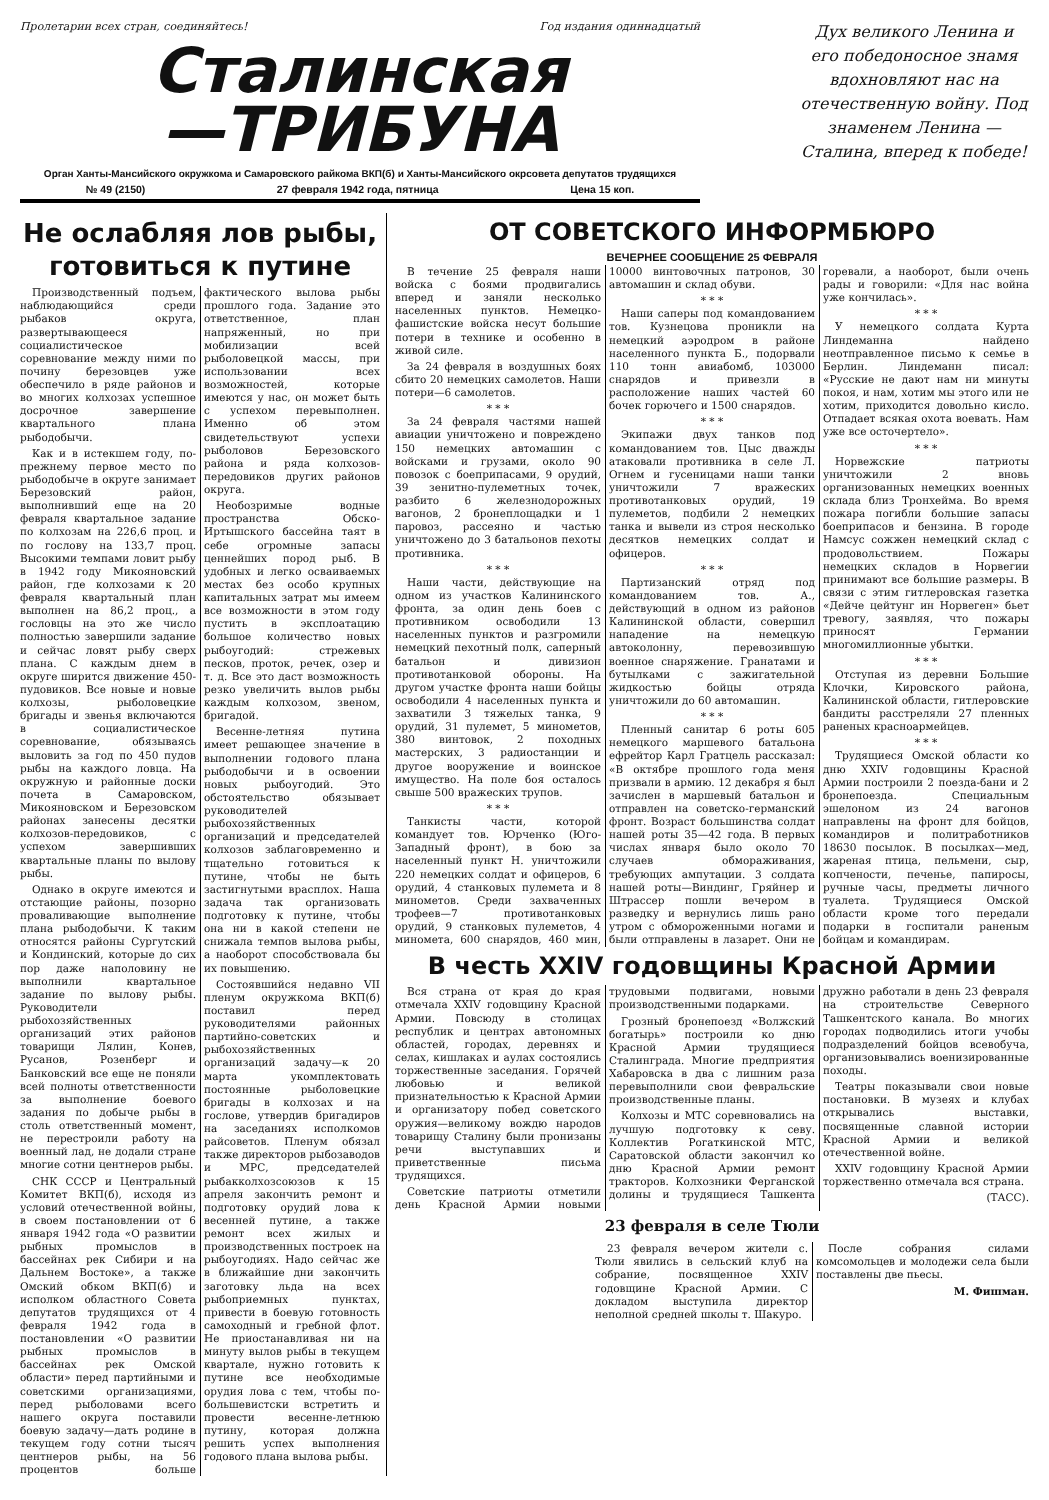Пролетарии всех стран, соединяйтесь! Год издания одиннадцатый
Сталинская
—ТРИБУНА
Орган Ханты-Мансийского окружкома и Самаровского райкома ВКП(б) и Ханты-Мансийского окрсовета депутатов трудящихся
№ 49 (2150) 27 февраля 1942 года, пятница Цена 15 коп.
Дух великого Ленина и его победоносное знамя вдохновляют нас на отечественную войну. Под знаменем Ленина —Сталина, вперед к победе!
Не ослабляя лов рыбы, готовиться к путине
Производственный подъем, наблюдающийся среди рыбаков округа, развертывающееся социалистическое соревнование между ними по почину березовцев уже обеспечило в ряде районов и во многих колхозах успешное досрочное завершение квартального плана рыбодобычи.
Как и в истекшем году, по-прежнему первое место по рыбодобыче в округе занимает Березовский район, выполнивший еще на 20 февраля квартальное задание по колхозам на 226,6 проц. и по гослову на 133,7 проц. Высокими темпами ловит рыбу в 1942 году Микояновский район, где колхозами к 20 февраля квартальный план выполнен на 86,2 проц., а гословцы на это же число полностью завершили задание и сейчас ловят рыбу сверх плана. С каждым днем в округе ширится движение 450-пудовиков. Все новые и новые колхозы, рыболовецкие бригады и звенья включаются в социалистическое соревнование, обязываясь выловить за год по 450 пудов рыбы на каждого ловца. На окружную и районные доски почета в Самаровском, Микояновском и Березовском районах занесены десятки колхозов-передовиков, с успехом завершивших квартальные планы по вылову рыбы.
Однако в округе имеются и отстающие районы, позорно проваливающие выполнение плана рыбодобычи. К таким относятся районы Сургутский и Кондинский, которые до сих пор даже наполовину не выполнили квартальное задание по вылову рыбы. Руководители рыбохозяйственных организаций этих районов товарищи Лялин, Конев, Русанов, Розенберг и Банковский все еще не поняли всей полноты ответственности за выполнение боевого задания по добыче рыбы в столь ответственный момент, не перестроили работу на военный лад, не додали стране многие сотни центнеров рыбы.
СНК СССР и Центральный Комитет ВКП(б), исходя из условий отечественной войны, в своем постановлении от 6 января 1942 года «О развитии рыбных промыслов в бассейнах рек Сибири и на Дальнем Востоке», а также Омский обком ВКП(б) и исполком областного Совета депутатов трудящихся от 4 февраля 1942 года в постановлении «О развитии рыбных промыслов в бассейнах рек Омской области» перед партийными и советскими организациями, перед рыболовами всего нашего округа поставили боевую задачу—дать родине в текущем году сотни тысяч центнеров рыбы, на 56 процентов больше фактического вылова рыбы прошлого года. Задание это ответственное, план напряженный, но при мобилизации всей рыболовецкой массы, при использовании всех возможностей, которые имеются у нас, он может быть с успехом перевыполнен. Именно об этом свидетельствуют успехи рыболовов Березовского района и ряда колхозов-передовиков других районов округа.
Необозримые водные пространства Обско-Иртышского бассейна таят в себе огромные запасы ценнейших пород рыб. В удобных и легко осваиваемых местах без особо крупных капитальных затрат мы имеем все возможности в этом году пустить в эксплоатацию большое количество новых рыбоугодий: стрежевых песков, проток, речек, озер и т. д. Все это даст возможность резко увеличить вылов рыбы каждым колхозом, звеном, бригадой.
Весенне-летняя путина имеет решающее значение в выполнении годового плана рыбодобычи и в освоении новых рыбоугодий. Это обстоятельство обязывает руководителей рыбохозяйственных организаций и председателей колхозов заблаговременно и тщательно готовиться к путине, чтобы не быть застигнутыми врасплох. Наша задача так организовать подготовку к путине, чтобы она ни в какой степени не снижала темпов вылова рыбы, а наоборот способствовала бы их повышению.
Состоявшийся недавно VII пленум окружкома ВКП(б) поставил перед руководителями районных партийно-советских и рыбохозяйственных организаций задачу—к 20 марта укомплектовать постоянные рыболовецкие бригады в колхозах и на гослове, утвердив бригадиров на заседаниях исполкомов райсоветов. Пленум обязал также директоров рыбозаводов и МРС, председателей рыбаккол­хозсоюзов к 15 апреля закончить ремонт и подготовку орудий лова к весенней путине, а также ремонт всех жилых и производственных построек на рыбоугодиях. Надо сейчас же в ближайшие дни закончить заготовку льда на всех рыбоприемных пунктах, привести в боевую готовность самоходный и гребной флот. Не приостанавливая ни на минуту вылов рыбы в текущем квартале, нужно готовить к путине все необходимые орудия лова с тем, чтобы по-большевистски встретить и провести весенне-летнюю путину, которая должна решить успех выполнения годового плана вылова рыбы.
ОТ СОВЕТСКОГО ИНФОРМБЮРО
ВЕЧЕРНЕЕ СООБЩЕНИЕ 25 ФЕВРАЛЯ
В течение 25 февраля наши войска с боями продвигались вперед и заняли несколько населенных пунктов. Немецко-фашистские войска несут большие потери в технике и особенно в живой силе.
За 24 февраля в воздушных боях сбито 20 немецких самолетов. Наши потери—6 самолетов.
* * *
За 24 февраля частями нашей авиации уничтожено и повреждено 150 немецких автомашин с войсками и грузами, около 90 повозок с боеприпасами, 9 орудий, 39 зенитно-пулеметных точек, разбито 6 железнодорожных вагонов, 2 бронеплощадки и 1 паровоз, рассеяно и частью уничтожено до 3 батальонов пехоты противника.
* * *
Наши части, действующие на одном из участков Калининского фронта, за один день боев с противником освободили 13 населенных пунктов и разгромили немецкий пехотный полк, саперный батальон и дивизион противотанковой обороны. На другом участке фронта наши бойцы освободили 4 населенных пункта и захватили 3 тяжелых танка, 9 орудий, 31 пулемет, 5 минометов, 380 винтовок, 2 походных мастерских, 3 радиостанции и другое вооружение и воинское имущество. На поле боя осталось свыше 500 вражеских трупов.
* * *
Танкисты части, которой командует тов. Юрченко (Юго-Западный фронт), в бою за населенный пункт Н. уничтожили 220 немецких солдат и офицеров, 6 орудий, 4 станковых пулемета и 8 минометов. Среди захваченных трофеев—7 противотанковых орудий, 9 станковых пулеметов, 4 миномета, 600 снарядов, 460 мин, 10000 винтовочных патронов, 30 автомашин и склад обуви.
* * *
Наши саперы под командованием тов. Кузнецова проникли на немецкий аэродром в районе населенного пункта Б., подорвали 110 тонн авиабомб, 103000 снарядов и привезли в расположение наших частей 60 бочек горючего и 1500 снарядов.
* * *
Экипажи двух танков под командованием тов. Цыс дважды атаковали противника в селе Л. Огнем и гусеницами наши танки уничтожили 7 вражеских противотанковых орудий, 19 пулеметов, подбили 2 немецких танка и вывели из строя несколько десятков немецких солдат и офицеров.
* * *
Партизанский отряд под командованием тов. А., действующий в одном из районов Калининской области, совершил нападение на немецкую автоколонну, перевозившую военное снаряжение. Гранатами и бутылками с зажигательной жидкостью бойцы отряда уничтожили до 60 автомашин.
* * *
Пленный санитар 6 роты 605 немецкого маршевого батальона ефрейтор Карл Гратцель рассказал: «В октябре прошлого года меня призвали в армию. 12 декабря я был зачислен в маршевый батальон и отправлен на советско-германский фронт. Возраст большинства солдат нашей роты 35—42 года. В первых числах января было около 70 случаев обмораживания, требующих ампутации. 3 солдата нашей роты—Виндинг, Гряйнер и Штрассер пошли вечером в разведку и вернулись лишь рано утром с обмороженными ногами и были отправлены в лазарет. Они не горевали, а наоборот, были очень рады и говорили: «Для нас война уже кончилась».
* * *
У немецкого солдата Курта Линдеманна найдено неотправленное письмо к семье в Берлин. Линдеманн писал: «Русские не дают нам ни минуты покоя, и нам, хотим мы этого или не хотим, приходится довольно кисло. Отпадает всякая охота воевать. Нам уже все осточертело».
* * *
Норвежские патриоты уничтожили 2 вновь организованных немецких военных склада близ Тронхейма. Во время пожара погибли большие запасы боеприпасов и бензина. В городе Намсус сожжен немецкий склад с продовольствием. Пожары немецких складов в Норвегии принимают все большие размеры. В связи с этим гитлеровская газетка «Дейче цейтунг ин Норвеген» бьет тревогу, заявляя, что пожары приносят Германии многомиллионные убытки.
* * *
Отступая из деревни Большие Клочки, Кировского района, Калининской области, гитлеровские бандиты расстреляли 27 пленных раненых красноармейцев.
* * *
Трудящиеся Омской области ко дню XXIV годовщины Красной Армии построили 2 поезда-бани и 2 бронепоезда. Специальным эшелоном из 24 вагонов направлены на фронт для бойцов, командиров и политработников 18630 посылок. В посылках—мед, жареная птица, пельмени, сыр, копчености, печенье, папиросы, ручные часы, предметы личного туалета. Трудящиеся Омской области кроме того передали подарки в госпитали раненым бойцам и командирам.
В честь XXIV годовщины Красной Армии
Вся страна от края до края отмечала XXIV годовщину Красной Армии. Повсюду в столицах республик и центрах автономных областей, городах, деревнях и селах, кишлаках и аулах состоялись торжественные заседания. Горячей любовью и великой признательностью к Красной Армии и организатору побед советского оружия—великому вождю народов товарищу Сталину были пронизаны речи выступавших и приветственные письма трудящихся.
Советские патриоты отметили день Красной Армии новыми трудовыми подвигами, новыми производственными подарками.
Грозный бронепоезд «Волжский богатырь» построили ко дню Красной Армии трудящиеся Сталинграда. Многие предприятия Хабаровска в два с лишним раза перевыполнили свои февральские производственные планы.
Колхозы и МТС соревновались на лучшую подготовку к севу. Коллектив Рогаткинской МТС, Саратовской области закончил ко дню Красной Армии ремонт тракторов. Колхозники Ферганской долины и трудящиеся Ташкента дружно работали в день 23 февраля на строительстве Северного Ташкентского канала. Во многих городах подводились итоги учобы подразделений бойцов всевобуча, организовывались военизированные походы.
Театры показывали свои новые постановки. В музеях и клубах открывались выставки, посвященные славной истории Красной Армии и великой отечественной войне.
XXIV годовщину Красной Армии торжественно отмечала вся страна.
(ТАСС).
23 февраля в селе Тюли
23 февраля вечером жители с. Тюли явились в сельский клуб на собрание, посвященное XXIV годовщине Красной Армии. С докладом выступила директор неполной средней школы т. Шакуро.
После собрания силами комсомольцев и молодежи села были поставлены две пьесы.
М. Фишман.